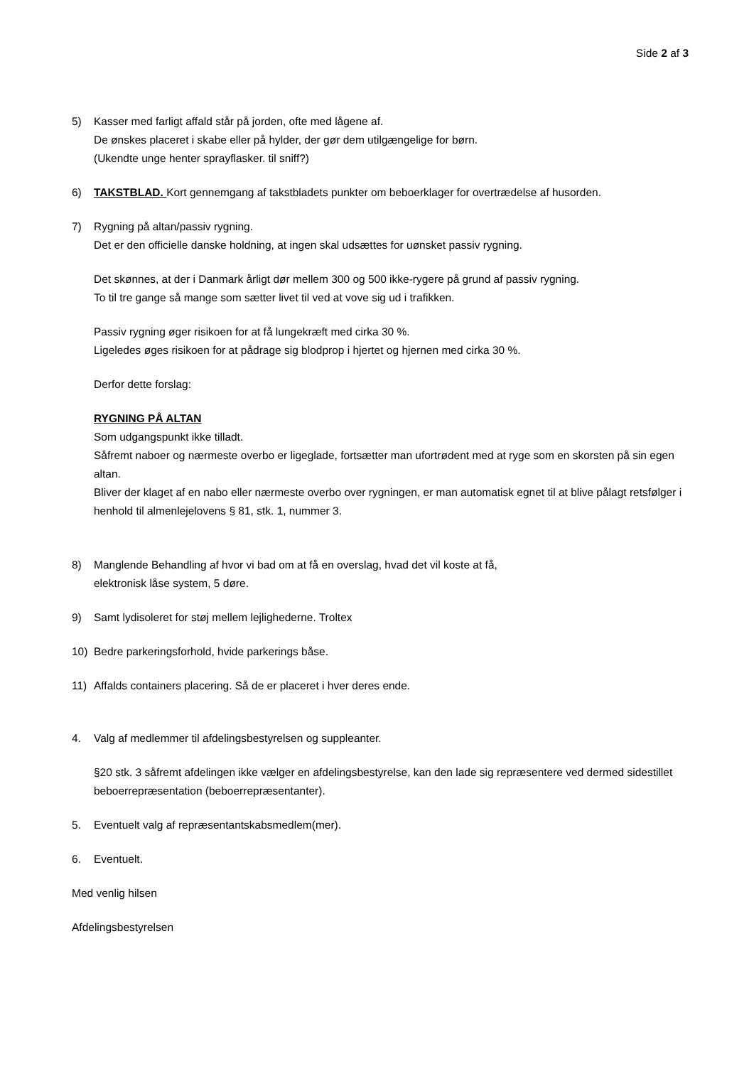Side 2 af 3
5) Kasser med farligt affald står på jorden, ofte med lågene af.
De ønskes placeret i skabe eller på hylder, der gør dem utilgængelige for børn.
(Ukendte unge henter sprayflasker. til sniff?)
6) TAKSTBLAD. Kort gennemgang af takstbladets punkter om beboerklager for overtrædelse af husorden.
7) Rygning på altan/passiv rygning.
Det er den officielle danske holdning, at ingen skal udsættes for uønsket passiv rygning.
Det skønnes, at der i Danmark årligt dør mellem 300 og 500 ikke-rygere på grund af passiv rygning.
To til tre gange så mange som sætter livet til ved at vove sig ud i trafikken.
Passiv rygning øger risikoen for at få lungekræft med cirka 30 %.
Ligeledes øges risikoen for at pådrage sig blodprop i hjertet og hjernen med cirka 30 %.
Derfor dette forslag:
RYGNING PÅ ALTAN
Som udgangspunkt ikke tilladt.
Såfremt naboer og nærmeste overbo er ligeglade, fortsætter man ufortrødent med at ryge som en skorsten på sin egen altan.
Bliver der klaget af en nabo eller nærmeste overbo over rygningen, er man automatisk egnet til at blive pålagt retsfølger i henhold til almenlejelovens § 81, stk. 1, nummer 3.
8) Manglende Behandling af hvor vi bad om at få en overslag, hvad det vil koste at få,
elektronisk låse system, 5 døre.
9) Samt lydisoleret for støj mellem lejlighederne. Troltex
10) Bedre parkeringsforhold, hvide parkerings båse.
11) Affalds containers placering. Så de er placeret i hver deres ende.
4. Valg af medlemmer til afdelingsbestyrelsen og suppleanter.
§20 stk. 3 såfremt afdelingen ikke vælger en afdelingsbestyrelse, kan den lade sig repræsentere ved dermed sidestillet beboerrepræsentation (beboerrepræsentanter).
5. Eventuelt valg af repræsentantskabsmedlem(mer).
6. Eventuelt.
Med venlig hilsen
Afdelingsbestyrelsen